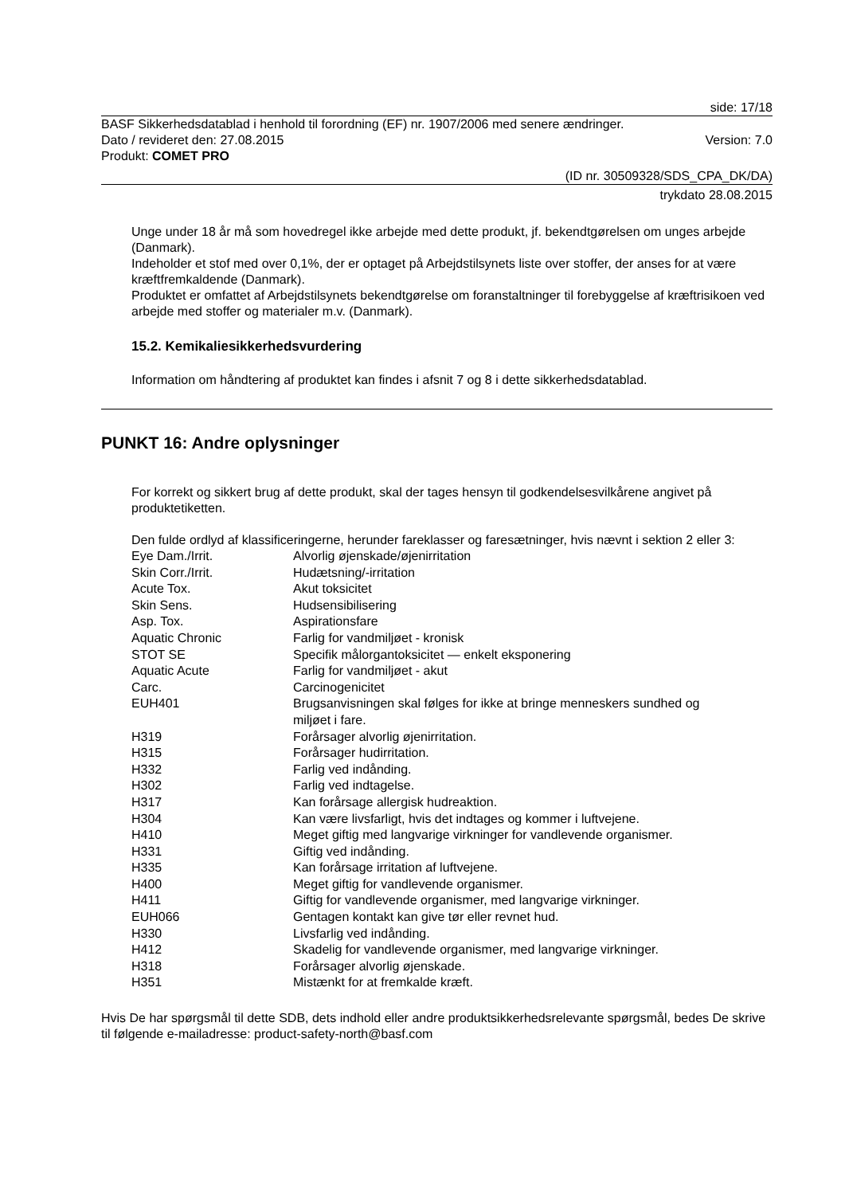side: 17/18
BASF Sikkerhedsdatablad i henhold til forordning (EF) nr. 1907/2006 med senere ændringer.
Dato / revideret den: 27.08.2015 Version: 7.0
Produkt: COMET PRO
(ID nr. 30509328/SDS_CPA_DK/DA)
trykdato 28.08.2015
Unge under 18 år må som hovedregel ikke arbejde med dette produkt, jf. bekendtgørelsen om unges arbejde (Danmark).
Indeholder et stof med over 0,1%, der er optaget på Arbejdstilsynets liste over stoffer, der anses for at være kræftfremkaldende (Danmark).
Produktet er omfattet af Arbejdstilsynets bekendtgørelse om foranstaltninger til forebyggelse af kræftrisikoen ved arbejde med stoffer og materialer m.v. (Danmark).
15.2. Kemikaliesikkerhedsvurdering
Information om håndtering af produktet kan findes i afsnit 7 og 8 i dette sikkerhedsdatablad.
PUNKT 16: Andre oplysninger
For korrekt og sikkert brug af dette produkt, skal der tages hensyn til godkendelsesvilkårene angivet på produktetiketten.
Den fulde ordlyd af klassificeringerne, herunder fareklasser og faresætninger, hvis nævnt i sektion 2 eller 3:
| Eye Dam./Irrit. | Alvorlig øjenskade/øjenirritation |
| Skin Corr./Irrit. | Hudætsning/-irritation |
| Acute Tox. | Akut toksicitet |
| Skin Sens. | Hudsensibilisering |
| Asp. Tox. | Aspirationsfare |
| Aquatic Chronic | Farlig for vandmiljøet - kronisk |
| STOT SE | Specifik målorgantoksicitet — enkelt eksponering |
| Aquatic Acute | Farlig for vandmiljøet - akut |
| Carc. | Carcinogenicitet |
| EUH401 | Brugsanvisningen skal følges for ikke at bringe menneskers sundhed og miljøet i fare. |
| H319 | Forårsager alvorlig øjenirritation. |
| H315 | Forårsager hudirritation. |
| H332 | Farlig ved indånding. |
| H302 | Farlig ved indtagelse. |
| H317 | Kan forårsage allergisk hudreaktion. |
| H304 | Kan være livsfarligt, hvis det indtages og kommer i luftvejene. |
| H410 | Meget giftig med langvarige virkninger for vandlevende organismer. |
| H331 | Giftig ved indånding. |
| H335 | Kan forårsage irritation af luftvejene. |
| H400 | Meget giftig for vandlevende organismer. |
| H411 | Giftig for vandlevende organismer, med langvarige virkninger. |
| EUH066 | Gentagen kontakt kan give tør eller revnet hud. |
| H330 | Livsfarlig ved indånding. |
| H412 | Skadelig for vandlevende organismer, med langvarige virkninger. |
| H318 | Forårsager alvorlig øjenskade. |
| H351 | Mistænkt for at fremkalde kræft. |
Hvis De har spørgsmål til dette SDB, dets indhold eller andre produktsikkerhedsrelevante spørgsmål, bedes De skrive til følgende e-mailadresse: product-safety-north@basf.com